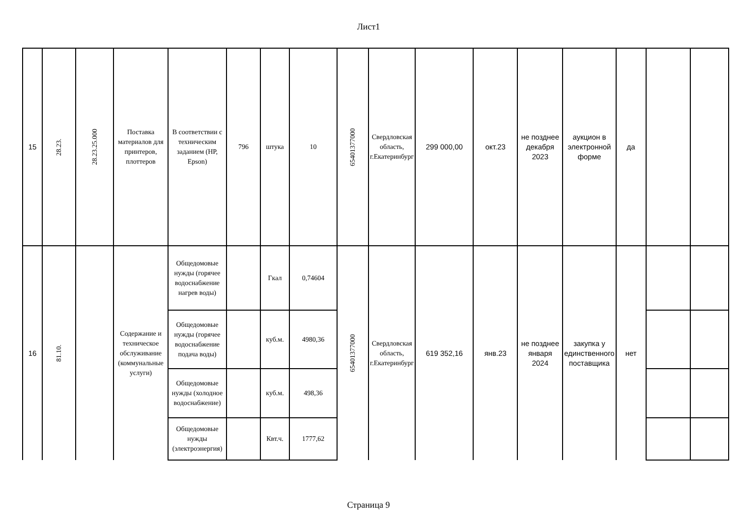Лист1
| 15 | 28.23. | 28.23.25.000 | Поставка материалов для принтеров, плоттеров | В соответствии с техническим заданием (HP, Epson) | 796 | штука | 10 | 65401377000 | Свердловская область, г.Екатеринбург | 299 000,00 | окт.23 | не позднее декабря 2023 | аукцион в электронной форме | да | | |
| 16 | 81.10. | | Содержание и техническое обслуживание (коммунальные услуги) | Общедомовые нужды (горячее водоснабжение нагрев воды) | | Гкал | 0,74604 | 65401377000 | Свердловская область, г.Екатеринбург | 619 352,16 | янв.23 | не позднее января 2024 | закупка у единственного поставщика | нет | | |
| | | | | Общедомовые нужды (горячее водоснабжение подача воды) | | куб.м. | 4980,36 | | | | | | | | | |
| | | | | Общедомовые нужды (холодное водоснабжение) | | куб.м. | 498,36 | | | | | | | | | |
| | | | | Общедомовые нужды (электроэнергия) | | Квт.ч. | 1777,62 | | | | | | | | | |
Страница 9